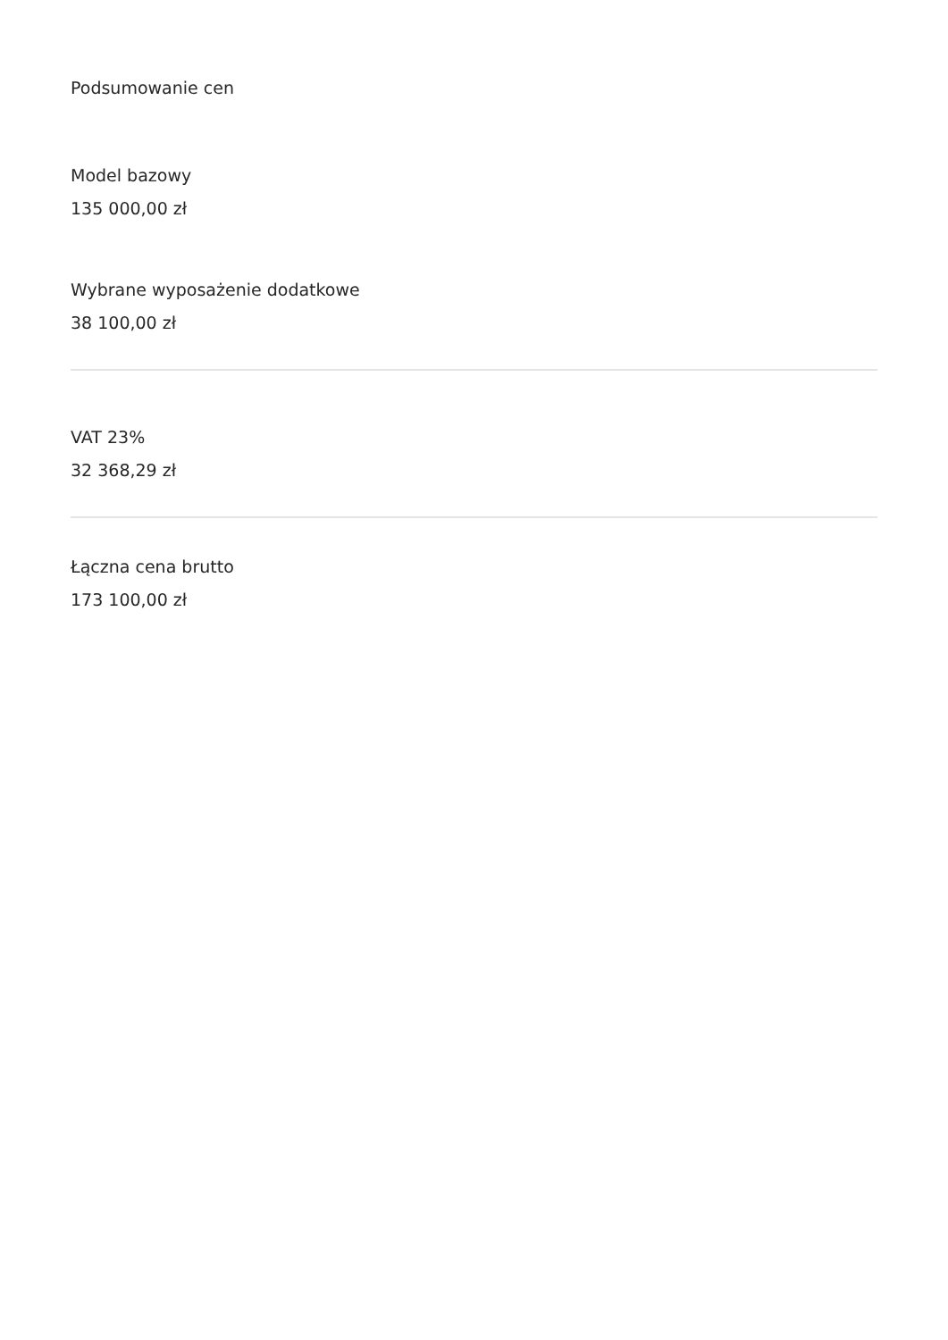Podsumowanie cen
Model bazowy
135 000,00 zł
Wybrane wyposażenie dodatkowe
38 100,00 zł
VAT 23%
32 368,29 zł
Łączna cena brutto
173 100,00 zł